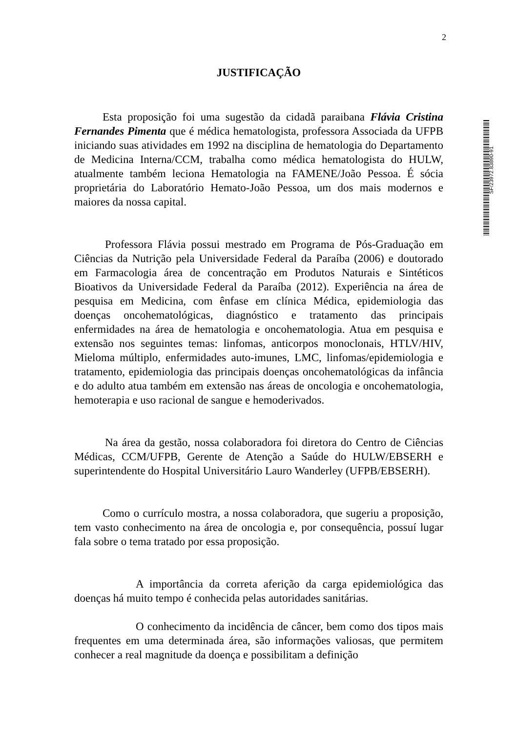2
SF/23972.83890-91
JUSTIFICAÇÃO
Esta proposição foi uma sugestão da cidadã paraibana Flávia Cristina Fernandes Pimenta que é médica hematologista, professora Associada da UFPB iniciando suas atividades em 1992 na disciplina de hematologia do Departamento de Medicina Interna/CCM, trabalha como médica hematologista do HULW, atualmente também leciona Hematologia na FAMENE/João Pessoa. É sócia proprietária do Laboratório Hemato-João Pessoa, um dos mais modernos e maiores da nossa capital.
Professora Flávia possui mestrado em Programa de Pós-Graduação em Ciências da Nutrição pela Universidade Federal da Paraíba (2006) e doutorado em Farmacologia área de concentração em Produtos Naturais e Sintéticos Bioativos da Universidade Federal da Paraíba (2012). Experiência na área de pesquisa em Medicina, com ênfase em clínica Médica, epidemiologia das doenças oncohematológicas, diagnóstico e tratamento das principais enfermidades na área de hematologia e oncohematologia. Atua em pesquisa e extensão nos seguintes temas: linfomas, anticorpos monoclonais, HTLV/HIV, Mieloma múltiplo, enfermidades auto-imunes, LMC, linfomas/epidemiologia e tratamento, epidemiologia das principais doenças oncohematológicas da infância e do adulto atua também em extensão nas áreas de oncologia e oncohematologia, hemoterapia e uso racional de sangue e hemoderivados.
Na área da gestão, nossa colaboradora foi diretora do Centro de Ciências Médicas, CCM/UFPB, Gerente de Atenção a Saúde do HULW/EBSERH e superintendente do Hospital Universitário Lauro Wanderley (UFPB/EBSERH).
Como o currículo mostra, a nossa colaboradora, que sugeriu a proposição, tem vasto conhecimento na área de oncologia e, por consequência, possuí lugar fala sobre o tema tratado por essa proposição.
A importância da correta aferição da carga epidemiológica das doenças há muito tempo é conhecida pelas autoridades sanitárias.
O conhecimento da incidência de câncer, bem como dos tipos mais frequentes em uma determinada área, são informações valiosas, que permitem conhecer a real magnitude da doença e possibilitam a definição